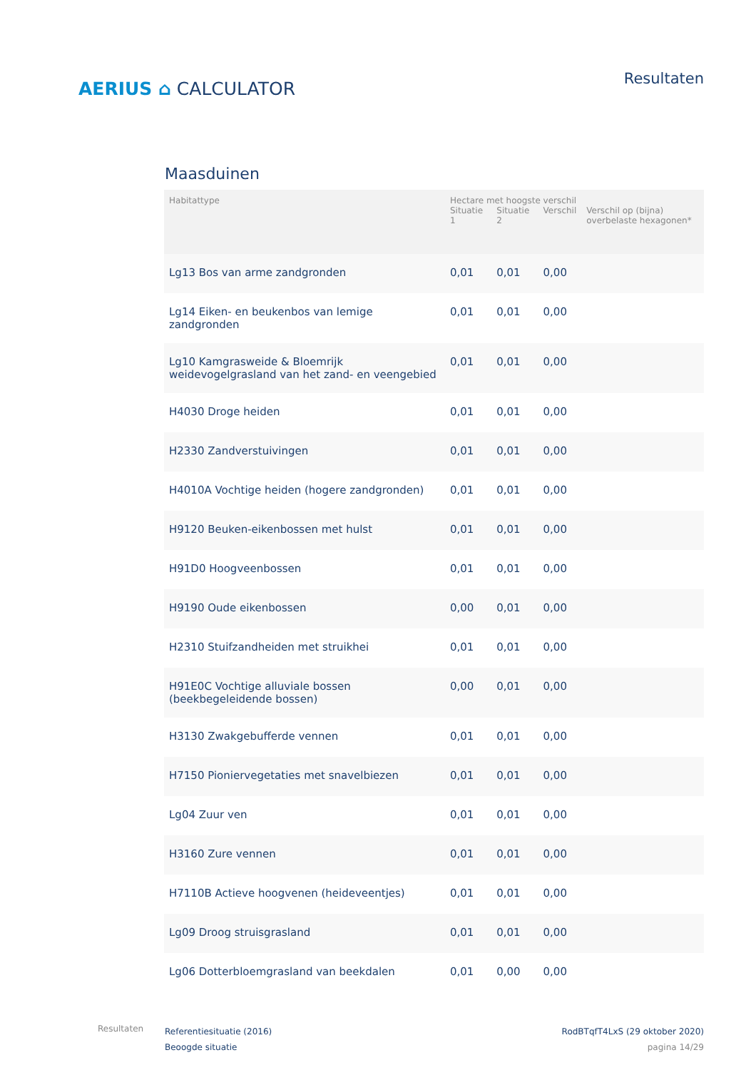AERIUS ⌂ CALCULATOR
Resultaten
Maasduinen
| Habitattype | Hectare met hoogste verschil | | | |
| --- | --- | --- | --- | --- |
| | Situatie 1 | Situatie 2 | Verschil | Verschil op (bijna) overbelaste hexagonen* |
| Lg13 Bos van arme zandgronden | 0,01 | 0,01 | 0,00 | |
| Lg14 Eiken- en beukenbos van lemige zandgronden | 0,01 | 0,01 | 0,00 | |
| Lg10 Kamgrasweide & Bloemrijk weidevogelgrasland van het zand- en veengebied | 0,01 | 0,01 | 0,00 | |
| H4030 Droge heiden | 0,01 | 0,01 | 0,00 | |
| H2330 Zandverstuivingen | 0,01 | 0,01 | 0,00 | |
| H4010A Vochtige heiden (hogere zandgronden) | 0,01 | 0,01 | 0,00 | |
| H9120 Beuken-eikenbossen met hulst | 0,01 | 0,01 | 0,00 | |
| H91D0 Hoogveenbossen | 0,01 | 0,01 | 0,00 | |
| H9190 Oude eikenbossen | 0,00 | 0,01 | 0,00 | |
| H2310 Stuifzandheiden met struikhei | 0,01 | 0,01 | 0,00 | |
| H91E0C Vochtige alluviale bossen (beekbegeleidende bossen) | 0,00 | 0,01 | 0,00 | |
| H3130 Zwakgebufferde vennen | 0,01 | 0,01 | 0,00 | |
| H7150 Pioniervegetaties met snavelbiezen | 0,01 | 0,01 | 0,00 | |
| Lg04 Zuur ven | 0,01 | 0,01 | 0,00 | |
| H3160 Zure vennen | 0,01 | 0,01 | 0,00 | |
| H7110B Actieve hoogvenen (heideveentjes) | 0,01 | 0,01 | 0,00 | |
| Lg09 Droog struisgrasland | 0,01 | 0,01 | 0,00 | |
| Lg06 Dotterbloemgrasland van beekdalen | 0,01 | 0,00 | 0,00 | |
Resultaten
Referentiesituatie (2016)
Beoogde situatie
RodBTqfT4LxS (29 oktober 2020)
pagina 14/29